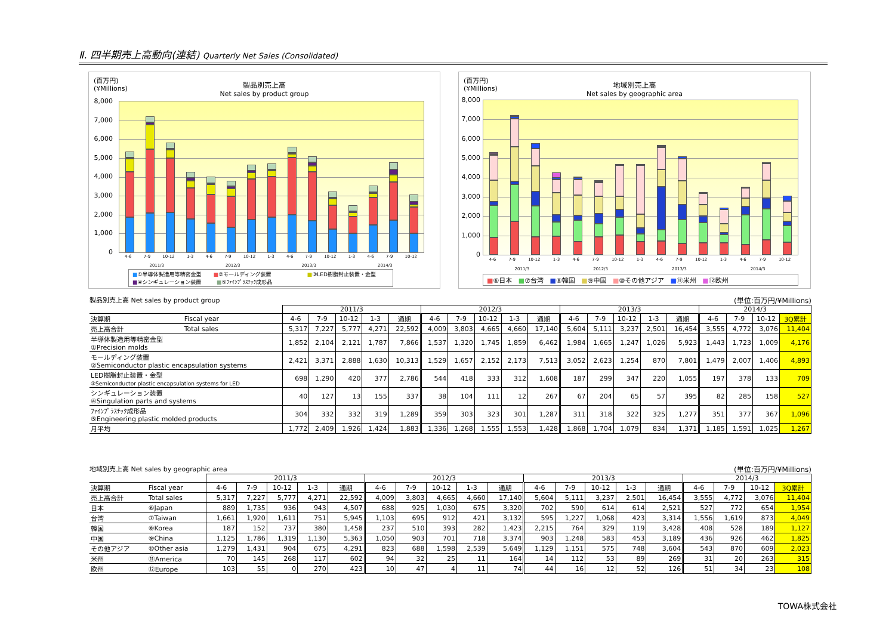Ⅱ. 四半期売上高動向(連結) Quarterly Net Sales (Consolidated)
(百万円)
(¥Millions)
製品別売上高
Net sales by product group
8,000
7,000
6,000
5,000
4,000
3,000
2,000
1,000
0
4-6 7-9 10-12 1-3 4-6 7-9 10-12 1-3 4-6 7-9 10-12 1-3 4-6 7-9 10-12
2011/3 2012/3 2013/3 2014/3
■①半導体製造用等精密金型 ■②モールディング装置 ■③LED樹脂封止装置・金型
■④シンギュレーション装置 ■⑤ﾌｧｲﾝﾌﾟﾗｽﾁｯｸ成形品
(百万円)
(¥Millions)
地域別売上高
Net sales by geographic area
8,000
7,000
6,000
5,000
4,000
3,000
2,000
1,000
0
4-6 7-9 10-12 1-3 4-6 7-9 10-12 1-3 4-6 7-9 10-12 1-3 4-6 7-9 10-12
2011/3 2012/3 2013/3 2014/3
■⑥日本 ■⑦台湾 ■⑧韓国 ■⑨中国 ■⑩その他アジア ■⑪米州 ■⑫欧州
製品別売上高 Net sales by product group (単位:百万円/¥Millions)
| | | 2011/3 | | | | | 2012/3 | | | | | 2013/3 | | | | | 2014/3 | | | |
| --- | --- | --- | --- | --- | --- | --- | --- | --- | --- | --- | --- | --- | --- | --- | --- | --- | --- | --- | --- | --- |
| 決算期 | Fiscal year | 4-6 | 7-9 | 10-12 | 1-3 | 通期 | 4-6 | 7-9 | 10-12 | 1-3 | 通期 | 4-6 | 7-9 | 10-12 | 1-3 | 通期 | 4-6 | 7-9 | 10-12 | 3Q累計 |
| 売上高合計 | Total sales | 5,317 | 7,227 | 5,777 | 4,271 | 22,592 | 4,009 | 3,803 | 4,665 | 4,660 | 17,140 | 5,604 | 5,111 | 3,237 | 2,501 | 16,454 | 3,555 | 4,772 | 3,076 | 11,404 |
| 半導体製造用等精密金型 ①Precision molds | | 1,852 | 2,104 | 2,121 | 1,787 | 7,866 | 1,537 | 1,320 | 1,745 | 1,859 | 6,462 | 1,984 | 1,665 | 1,247 | 1,026 | 5,923 | 1,443 | 1,723 | 1,009 | 4,176 |
| モールディング装置 ②Semiconductor plastic encapsulation systems | | 2,421 | 3,371 | 2,888 | 1,630 | 10,313 | 1,529 | 1,657 | 2,152 | 2,173 | 7,513 | 3,052 | 2,623 | 1,254 | 870 | 7,801 | 1,479 | 2,007 | 1,406 | 4,893 |
| LED樹脂封止装置・金型 ③Semiconductor plastic encapsulation systems for LED | | 698 | 1,290 | 420 | 377 | 2,786 | 544 | 418 | 333 | 312 | 1,608 | 187 | 299 | 347 | 220 | 1,055 | 197 | 378 | 133 | 709 |
| シンギュレーション装置 ④Singulation parts and systems | | 40 | 127 | 13 | 155 | 337 | 38 | 104 | 111 | 12 | 267 | 67 | 204 | 65 | 57 | 395 | 82 | 285 | 158 | 527 |
| ﾌｧｲﾝﾌﾟﾗｽﾁｯｸ成形品 ⑤Engineering plastic molded products | | 304 | 332 | 332 | 319 | 1,289 | 359 | 303 | 323 | 301 | 1,287 | 311 | 318 | 322 | 325 | 1,277 | 351 | 377 | 367 | 1,096 |
| 月平均 | | 1,772 | 2,409 | 1,926 | 1,424 | 1,883 | 1,336 | 1,268 | 1,555 | 1,553 | 1,428 | 1,868 | 1,704 | 1,079 | 834 | 1,371 | 1,185 | 1,591 | 1,025 | 1,267 |
地域別売上高 Net sales by geographic area (単位:百万円/¥Millions)
| | | 2011/3 | | | | | 2012/3 | | | | | 2013/3 | | | | | 2014/3 | | | |
| --- | --- | --- | --- | --- | --- | --- | --- | --- | --- | --- | --- | --- | --- | --- | --- | --- | --- | --- | --- | --- |
| 決算期 | Fiscal year | 4-6 | 7-9 | 10-12 | 1-3 | 通期 | 4-6 | 7-9 | 10-12 | 1-3 | 通期 | 4-6 | 7-9 | 10-12 | 1-3 | 通期 | 4-6 | 7-9 | 10-12 | 3Q累計 |
| 売上高合計 | Total sales | 5,317 | 7,227 | 5,777 | 4,271 | 22,592 | 4,009 | 3,803 | 4,665 | 4,660 | 17,140 | 5,604 | 5,111 | 3,237 | 2,501 | 16,454 | 3,555 | 4,772 | 3,076 | 11,404 |
| 日本 | ⑥Japan | 889 | 1,735 | 936 | 943 | 4,507 | 688 | 925 | 1,030 | 675 | 3,320 | 702 | 590 | 614 | 614 | 2,521 | 527 | 772 | 654 | 1,954 |
| 台湾 | ⑦Taiwan | 1,661 | 1,920 | 1,611 | 751 | 5,945 | 1,103 | 695 | 912 | 421 | 3,132 | 595 | 1,227 | 1,068 | 423 | 3,314 | 1,556 | 1,619 | 873 | 4,049 |
| 韓国 | ⑧Korea | 187 | 152 | 737 | 380 | 1,458 | 237 | 510 | 393 | 282 | 1,423 | 2,215 | 764 | 329 | 119 | 3,428 | 408 | 528 | 189 | 1,127 |
| 中国 | ⑨China | 1,125 | 1,786 | 1,319 | 1,130 | 5,363 | 1,050 | 903 | 701 | 718 | 3,374 | 903 | 1,248 | 583 | 453 | 3,189 | 436 | 926 | 462 | 1,825 |
| その他アジア | ⑩Other asia | 1,279 | 1,431 | 904 | 675 | 4,291 | 823 | 688 | 1,598 | 2,539 | 5,649 | 1,129 | 1,151 | 575 | 748 | 3,604 | 543 | 870 | 609 | 2,023 |
| 米州 | ⑪America | 70 | 145 | 268 | 117 | 602 | 94 | 32 | 25 | 11 | 164 | 14 | 112 | 53 | 89 | 269 | 31 | 20 | 263 | 315 |
| 欧州 | ⑫Europe | 103 | 55 | 0 | 270 | 423 | 10 | 47 | 4 | 11 | 74 | 44 | 16 | 12 | 52 | 126 | 51 | 34 | 23 | 108 |
TOWA株式会社